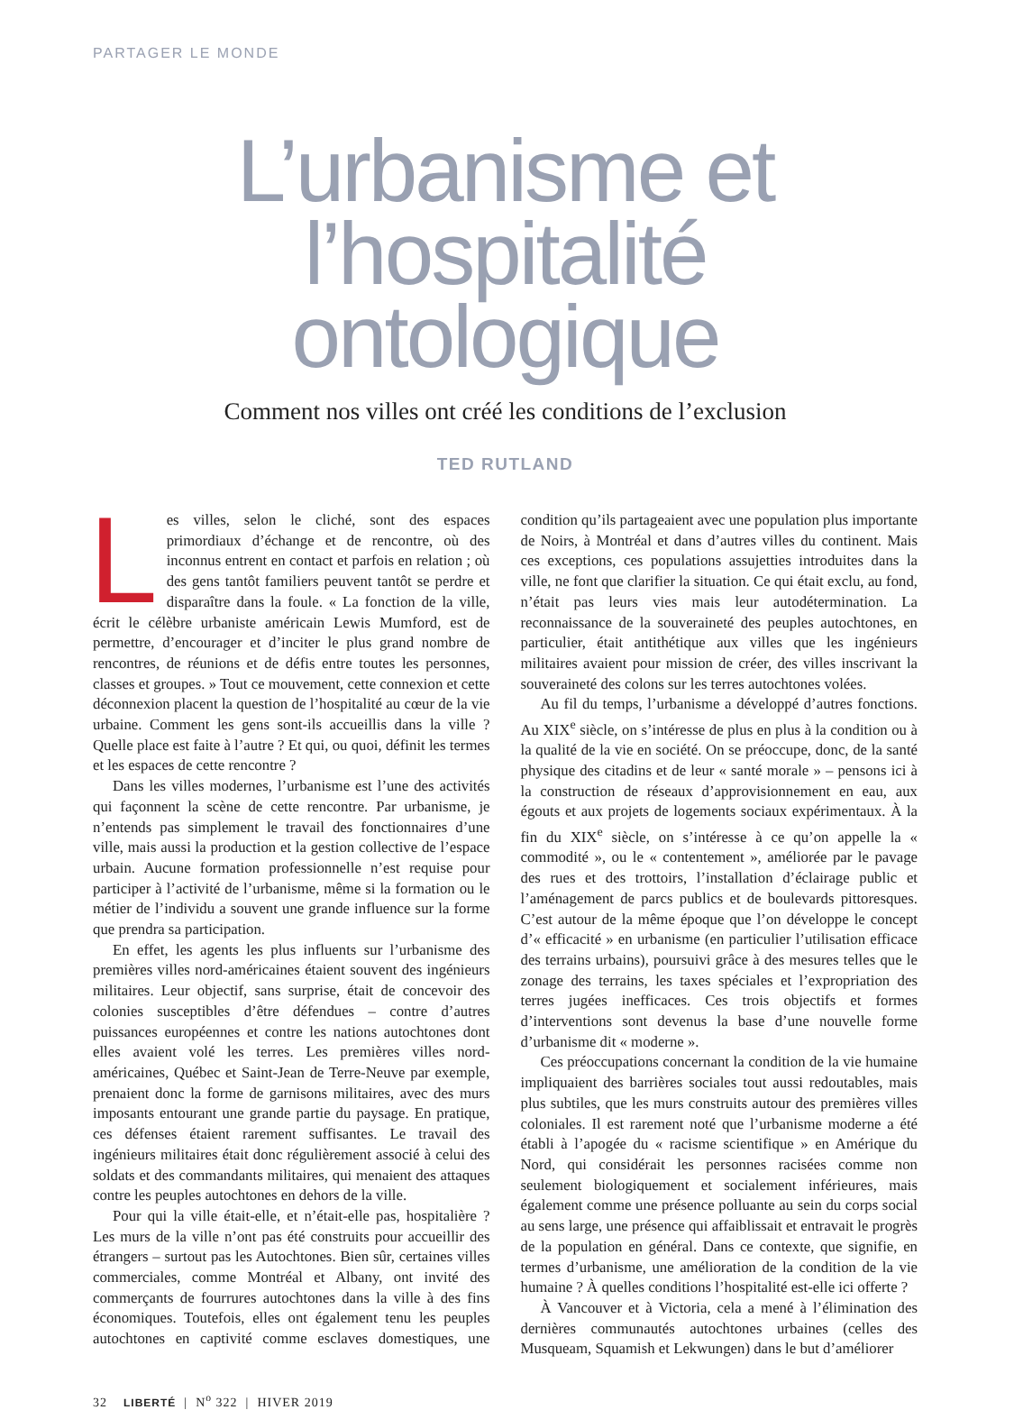PARTAGER LE MONDE
L’urbanisme et l’hospitalité ontologique
Comment nos villes ont créé les conditions de l’exclusion
TED RUTLAND
Les villes, selon le cliché, sont des espaces primordiaux d’échange et de rencontre, où des inconnus entrent en contact et parfois en relation ; où des gens tantôt familiers peuvent tantôt se perdre et disparaître dans la foule. « La fonction de la ville, écrit le célèbre urbaniste américain Lewis Mumford, est de permettre, d’encourager et d’inciter le plus grand nombre de rencontres, de réunions et de défis entre toutes les personnes, classes et groupes. » Tout ce mouvement, cette connexion et cette déconnexion placent la question de l’hospitalité au cœur de la vie urbaine. Comment les gens sont-ils accueillis dans la ville ? Quelle place est faite à l’autre ? Et qui, ou quoi, définit les termes et les espaces de cette rencontre ?
Dans les villes modernes, l’urbanisme est l’une des activités qui façonnent la scène de cette rencontre. Par urbanisme, je n’entends pas simplement le travail des fonctionnaires d’une ville, mais aussi la production et la gestion collective de l’espace urbain. Aucune formation professionnelle n’est requise pour participer à l’activité de l’urbanisme, même si la formation ou le métier de l’individu a souvent une grande influence sur la forme que prendra sa participation.
En effet, les agents les plus influents sur l’urbanisme des premières villes nord-américaines étaient souvent des ingénieurs militaires. Leur objectif, sans surprise, était de concevoir des colonies susceptibles d’être défendues – contre d’autres puissances européennes et contre les nations autochtones dont elles avaient volé les terres. Les premières villes nord-américaines, Québec et Saint-Jean de Terre-Neuve par exemple, prenaient donc la forme de garnisons militaires, avec des murs imposants entourant une grande partie du paysage. En pratique, ces défenses étaient rarement suffisantes. Le travail des ingénieurs militaires était donc régulièrement associé à celui des soldats et des commandants militaires, qui menaient des attaques contre les peuples autochtones en dehors de la ville.
Pour qui la ville était-elle, et n’était-elle pas, hospitalière ? Les murs de la ville n’ont pas été construits pour accueillir des étrangers – surtout pas les Autochtones. Bien sûr, certaines villes commerciales, comme Montréal et Albany, ont invité des commerçants de fourrures autochtones dans la ville à des fins économiques. Toutefois, elles ont également tenu les peuples autochtones en captivité comme esclaves domestiques, une condition qu’ils partageaient avec une population plus importante de Noirs, à Montréal et dans d’autres villes du continent. Mais ces exceptions, ces populations assujetties introduites dans la ville, ne font que clarifier la situation. Ce qui était exclu, au fond, n’était pas leurs vies mais leur autodétermination. La reconnaissance de la souveraineté des peuples autochtones, en particulier, était antithétique aux villes que les ingénieurs militaires avaient pour mission de créer, des villes inscrivant la souveraineté des colons sur les terres autochtones volées.
Au fil du temps, l’urbanisme a développé d’autres fonctions. Au XIX<sup>e</sup> siècle, on s’intéresse de plus en plus à la condition ou à la qualité de la vie en société. On se préoccupe, donc, de la santé physique des citadins et de leur « santé morale » – pensons ici à la construction de réseaux d’approvisionnement en eau, aux égouts et aux projets de logements sociaux expérimentaux. À la fin du XIX<sup>e</sup> siècle, on s’intéresse à ce qu’on appelle la « commodité », ou le « contentement », améliorée par le pavage des rues et des trottoirs, l’installation d’éclairage public et l’aménagement de parcs publics et de boulevards pittoresques. C’est autour de la même époque que l’on développe le concept d’« efficacité » en urbanisme (en particulier l’utilisation efficace des terrains urbains), poursuivi grâce à des mesures telles que le zonage des terrains, les taxes spéciales et l’expropriation des terres jugées inefficaces. Ces trois objectifs et formes d’interventions sont devenus la base d’une nouvelle forme d’urbanisme dit « moderne ».
Ces préoccupations concernant la condition de la vie humaine impliquaient des barrières sociales tout aussi redoutables, mais plus subtiles, que les murs construits autour des premières villes coloniales. Il est rarement noté que l’urbanisme moderne a été établi à l’apogée du « racisme scientifique » en Amérique du Nord, qui considérait les personnes racisées comme non seulement biologiquement et socialement inférieures, mais également comme une présence polluante au sein du corps social au sens large, une présence qui affaiblissait et entravait le progrès de la population en général. Dans ce contexte, que signifie, en termes d’urbanisme, une amélioration de la condition de la vie humaine ? À quelles conditions l’hospitalité est-elle ici offerte ?
À Vancouver et à Victoria, cela a mené à l’élimination des dernières communautés autochtones urbaines (celles des Musqueam, Squamish et Lekwungen) dans le but d’améliorer
32 LIBERTÉ | N<sup>o</sup> 322 | HIVER 2019